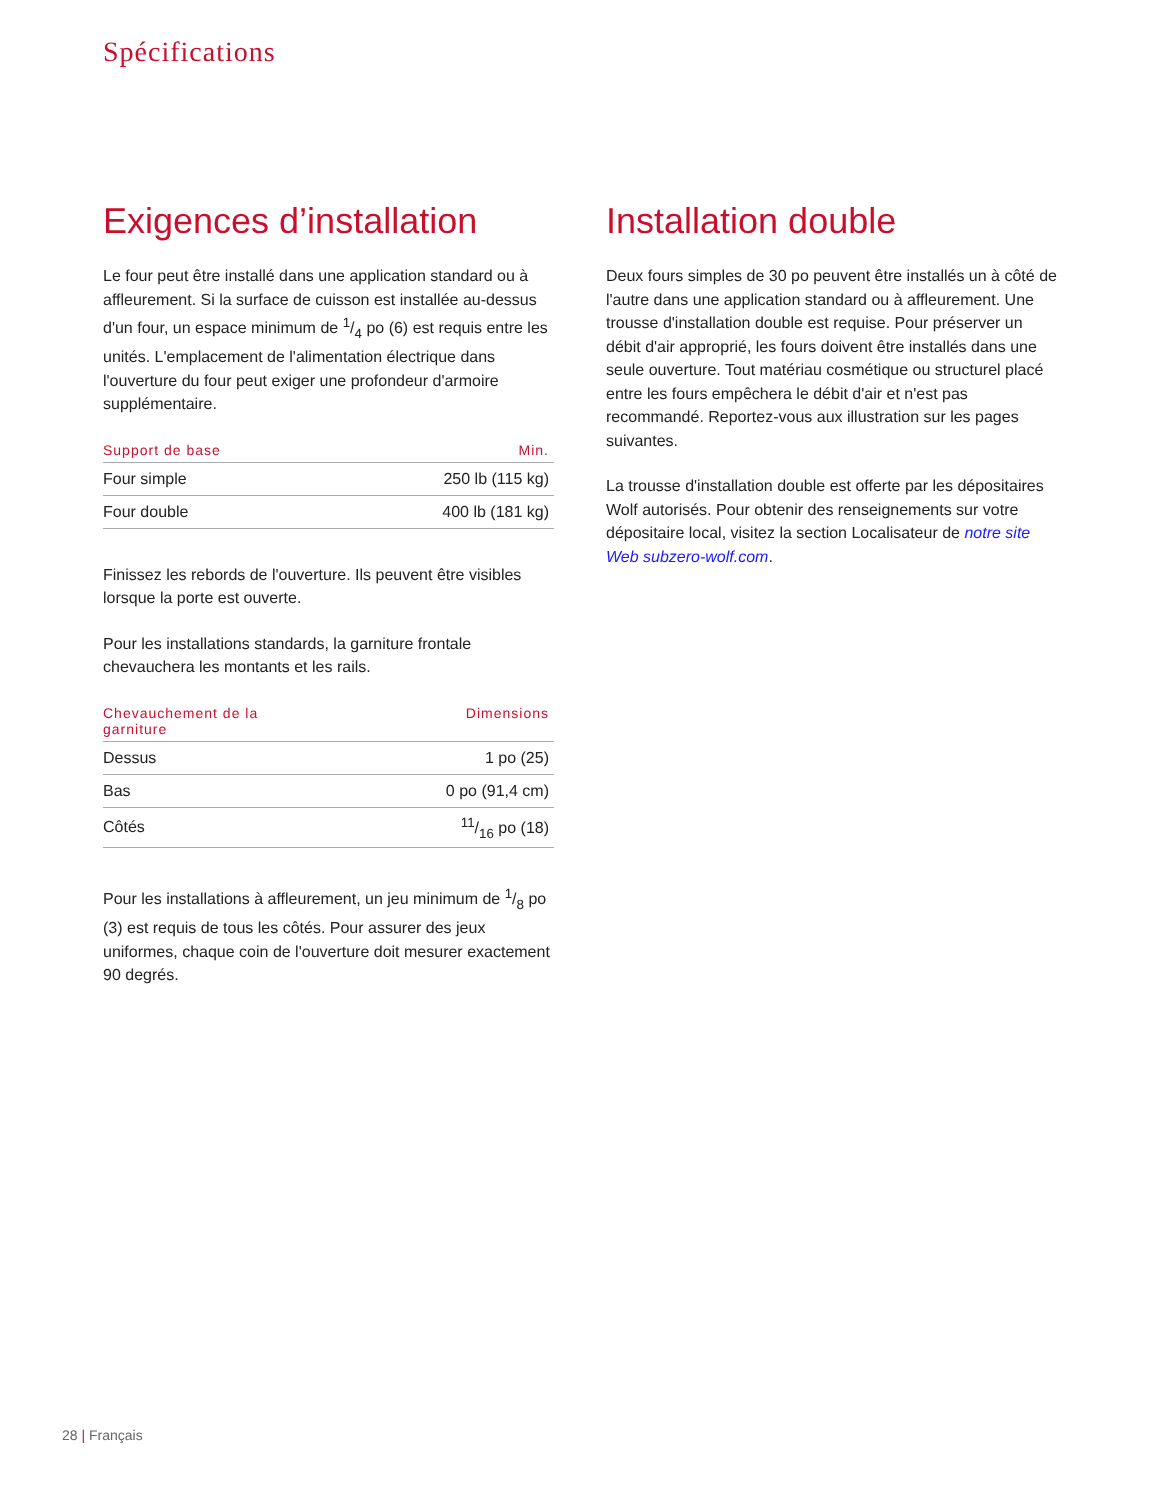Spécifications
Exigences d’installation
Le four peut être installé dans une application standard ou à affleurement. Si la surface de cuisson est installée au-dessus d'un four, un espace minimum de 1/4 po (6) est requis entre les unités. L'emplacement de l'alimentation électrique dans l'ouverture du four peut exiger une profondeur d'armoire supplémentaire.
| Support de base | Min. |
| --- | --- |
| Four simple | 250 lb (115 kg) |
| Four double | 400 lb (181 kg) |
Finissez les rebords de l'ouverture. Ils peuvent être visibles lorsque la porte est ouverte.
Pour les installations standards, la garniture frontale chevauchera les montants et les rails.
| Chevauchement de la garniture | Dimensions |
| --- | --- |
| Dessus | 1 po (25) |
| Bas | 0 po (91,4 cm) |
| Côtés | 11/16 po (18) |
Pour les installations à affleurement, un jeu minimum de 1/8 po (3) est requis de tous les côtés. Pour assurer des jeux uniformes, chaque coin de l'ouverture doit mesurer exactement 90 degrés.
Installation double
Deux fours simples de 30 po peuvent être installés un à côté de l'autre dans une application standard ou à affleurement. Une trousse d'installation double est requise. Pour préserver un débit d'air approprié, les fours doivent être installés dans une seule ouverture. Tout matériau cosmétique ou structurel placé entre les fours empêchera le débit d'air et n'est pas recommandé. Reportez-vous aux illustration sur les pages suivantes.
La trousse d'installation double est offerte par les dépositaires Wolf autorisés. Pour obtenir des renseignements sur votre dépositaire local, visitez la section Localisateur de notre site Web subzero-wolf.com.
28 | Français